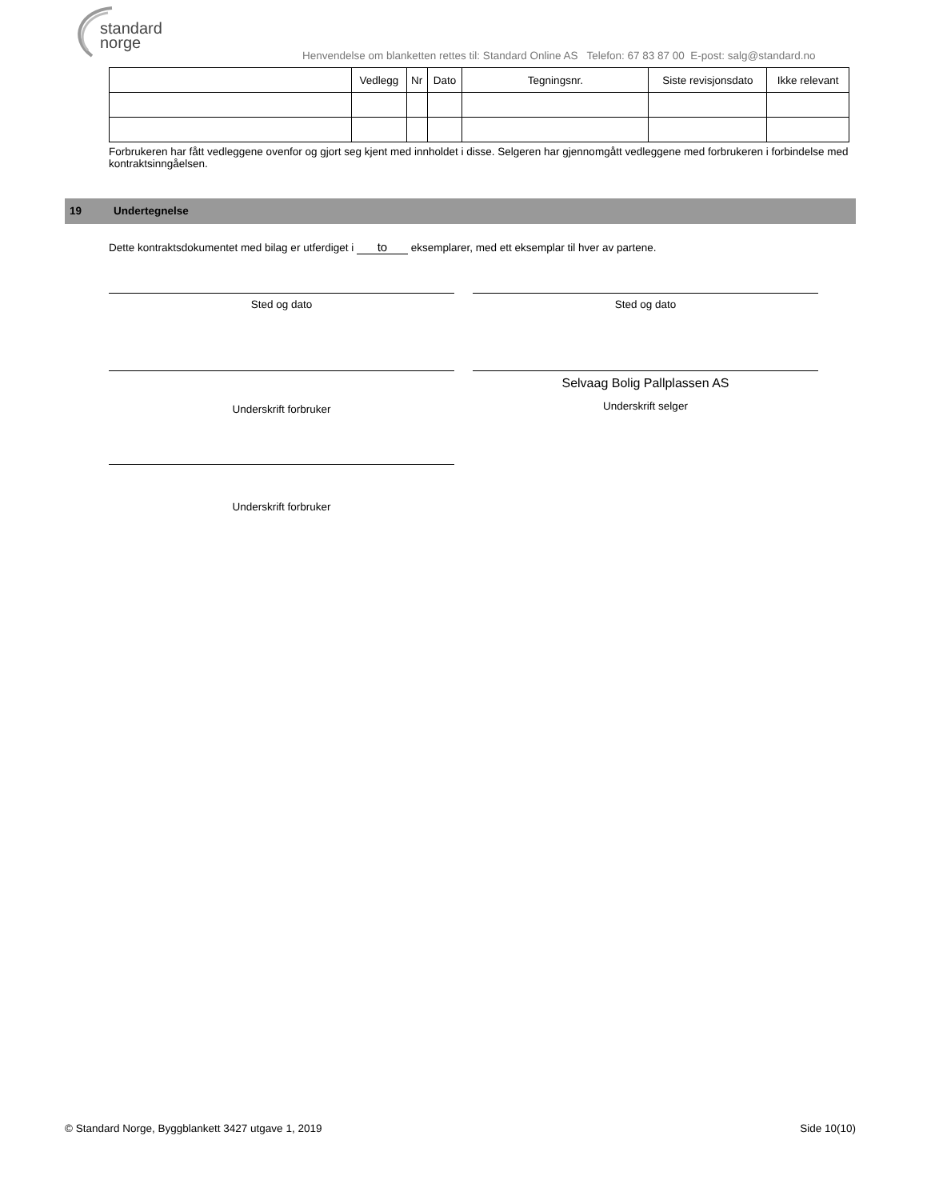standard
norge
Henvendelse om blanketten rettes til: Standard Online AS Telefon: 67 83 87 00 E-post: salg@standard.no
| | Vedlegg | Nr | Dato | Tegningsnr. | Siste revisjonsdato | Ikke relevant |
| --- | --- | --- | --- | --- | --- | --- |
Forbrukeren har fått vedleggene ovenfor og gjort seg kjent med innholdet i disse. Selgeren har gjennomgått vedleggene med forbrukeren i forbindelse med kontraktsinngåelsen.
19 Undertegnelse
Dette kontraktsdokumentet med bilag er utferdiget i to eksemplarer, med ett eksemplar til hver av partene.
Sted og dato Sted og dato
Underskrift forbruker
Selvaag Bolig Pallplassen AS
Underskrift selger
Underskrift forbruker
© Standard Norge, Byggblankett 3427 utgave 1, 2019 Side 10(10)